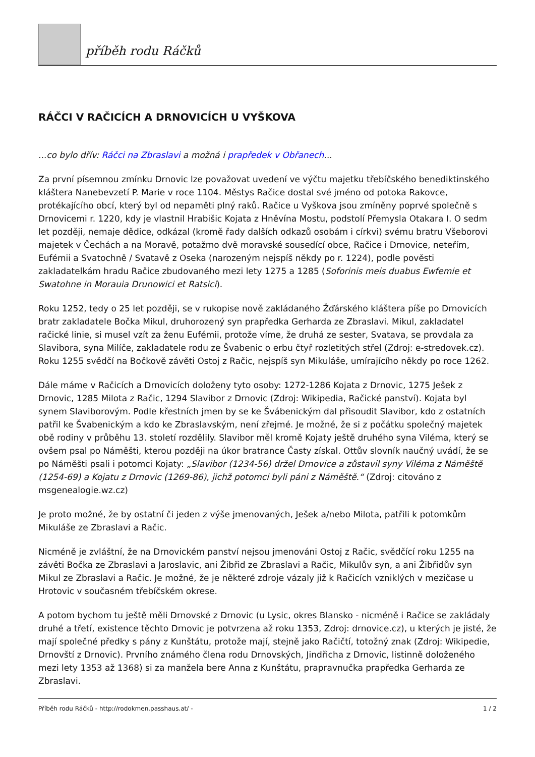příběh rodu Ráčků
RÁČCI V RAČICÍCH A DRNOVICÍCH U VYŠKOVA
...co bylo dřív: Ráčci na Zbraslavi a možná i prapředek v Obřanech...
Za první písemnou zmínku Drnovic lze považovat uvedení ve výčtu majetku třebíčského benediktinského kláštera Nanebevzetí P. Marie v roce 1104. Městys Račice dostal své jméno od potoka Rakovce, protékajícího obcí, který byl od nepaměti plný raků. Račice u Vyškova jsou zmíněny poprvé společně s Drnovicemi r. 1220, kdy je vlastnil Hrabišic Kojata z Hněvína Mostu, podstolí Přemysla Otakara I. O sedm let později, nemaje dědice, odkázal (kromě řady dalších odkazů osobám i církvi) svému bratru Všeborovi majetek v Čechách a na Moravě, potažmo dvě moravské sousedící obce, Račice i Drnovice, neteřím, Eufémii a Svatochně / Svatavě z Oseka (narozeným nejspíš někdy po r. 1224), podle pověsti zakladatelkám hradu Račice zbudovaného mezi lety 1275 a 1285 (Soforinis meis duabus Ewfemie et Swatohne in Morauia Drunowici et Ratsici).
Roku 1252, tedy o 25 let později, se v rukopise nově zakládaného Žďárského kláštera píše po Drnovicích bratr zakladatele Bočka Mikul, druhorozený syn prapředka Gerharda ze Zbraslavi. Mikul, zakladatel račické linie, si musel vzít za ženu Eufémii, protože víme, že druhá ze sester, Svatava, se provdala za Slavibora, syna Milíče, zakladatele rodu ze Švabenic o erbu čtyř rozletitých střel (Zdroj: e-stredovek.cz). Roku 1255 svědčí na Bočkově závěti Ostoj z Račic, nejspíš syn Mikuláše, umírajícího někdy po roce 1262.
Dále máme v Račicích a Drnovicích doloženy tyto osoby: 1272-1286 Kojata z Drnovic, 1275 Ješek z Drnovic, 1285 Milota z Račic, 1294 Slavibor z Drnovic (Zdroj: Wikipedia, Račické panství). Kojata byl synem Slaviborovým. Podle křestních jmen by se ke Švábenickým dal přisoudit Slavibor, kdo z ostatních patřil ke Švabenickým a kdo ke Zbraslavským, není zřejmé. Je možné, že si z počátku společný majetek obě rodiny v průběhu 13. století rozdělily. Slavibor měl kromě Kojaty ještě druhého syna Viléma, který se ovšem psal po Náměšti, kterou později na úkor bratrance Časty získal. Ottův slovník naučný uvádí, že se po Náměšti psali i potomci Kojaty: „Slavibor (1234-56) držel Drnovice a zůstavil syny Viléma z Náměště (1254-69) a Kojatu z Drnovic (1269-86), jichž potomci byli páni z Náměště.“ (Zdroj: citováno z msgenealogie.wz.cz)
Je proto možné, že by ostatní či jeden z výše jmenovaných, Ješek a/nebo Milota, patřili k potomkům Mikuláše ze Zbraslavi a Račic.
Nicméně je zvláštní, že na Drnovickém panství nejsou jmenováni Ostoj z Račic, svědčící roku 1255 na závěti Bočka ze Zbraslavi a Jaroslavic, ani Žibřid ze Zbraslavi a Račic, Mikulův syn, a ani Žibřidův syn Mikul ze Zbraslavi a Račic. Je možné, že je některé zdroje vázaly již k Račicích vzniklých v mezičase u Hrotovic v současném třebíčském okrese.
A potom bychom tu ještě měli Drnovské z Drnovic (u Lysic, okres Blansko - nicméně i Račice se zakládaly druhé a třetí, existence těchto Drnovic je potvrzena až roku 1353, Zdroj: drnovice.cz), u kterých je jisté, že mají společné předky s pány z Kunštátu, protože mají, stejně jako Račičtí, totožný znak (Zdroj: Wikipedie, Drnovští z Drnovic). Prvního známého člena rodu Drnovských, Jindřicha z Drnovic, listinně doloženého mezi lety 1353 až 1368) si za manžela bere Anna z Kunštátu, prapravnučka prapředka Gerharda ze Zbraslavi.
Příběh rodu Ráčků - http://rodokmen.passhaus.at/ - 1 / 2